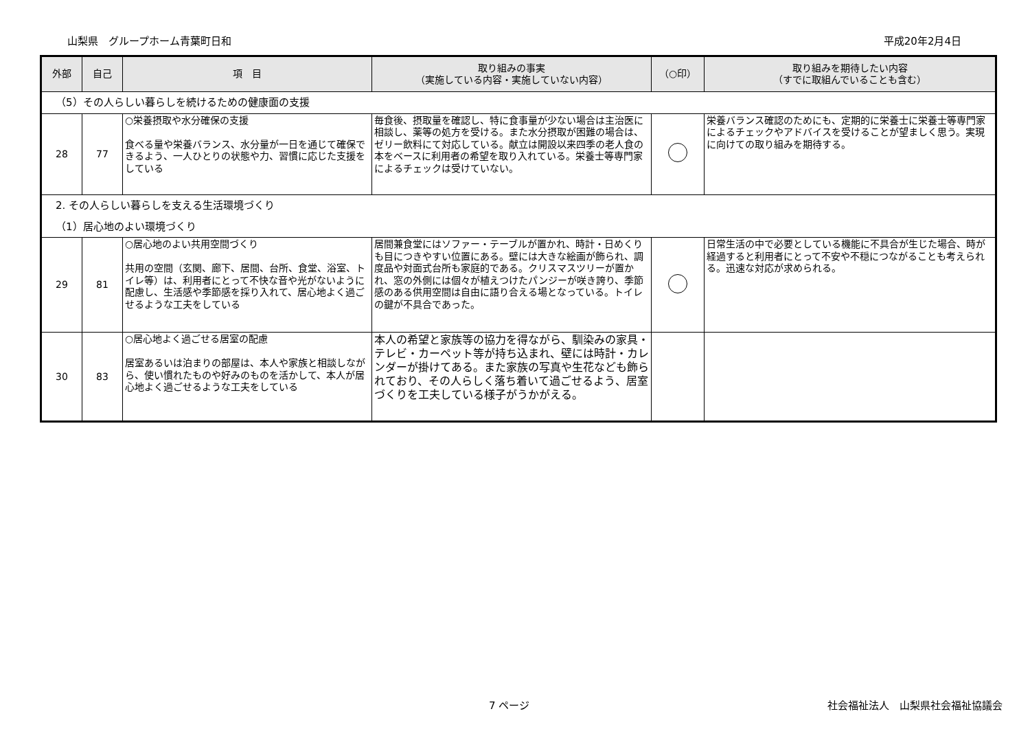山梨県　グループホーム青葉町日和 平成20年2月4日
| 外部 | 自己 | 項 目 | 取り組みの事実 （実施している内容・実施していない内容） | （○印） | 取り組みを期待したい内容 （すでに取組んでいることも含む） |
| --- | --- | --- | --- | --- | --- |
| （5）その人らしい暮らしを続けるための健康面の支援 | | | | | |
| 28 | 77 | ○栄養摂取や水分確保の支援 食べる量や栄養バランス、水分量が一日を通じて確保できるよう、一人ひとりの状態や力、習慣に応じた支援をしている | 毎食後、摂取量を確認し、特に食事量が少ない場合は主治医に相談し、薬等の処方を受ける。また水分摂取が困難の場合は、ゼリー飲料にて対応している。献立は開設以来四季の老人食の本をベースに利用者の希望を取り入れている。栄養士等専門家によるチェックは受けていない。 | | 栄養バランス確認のためにも、定期的に栄養士に栄養士等専門家によるチェックやアドバイスを受けることが望ましく思う。実現に向けての取り組みを期待する。 |
| 2. その人らしい暮らしを支える生活環境づくり | | | | | |
| （1）居心地のよい環境づくり | | | | | |
| 29 | 81 | ○居心地のよい共用空間づくり 共用の空間（玄関、廊下、居間、台所、食堂、浴室、トイレ等）は、利用者にとって不快な音や光がないように配慮し、生活感や季節感を採り入れて、居心地よく過ごせるような工夫をしている | 居間兼食堂にはソファー・テーブルが置かれ、時計・日めくりも目につきやすい位置にある。壁には大きな絵画が飾られ、調度品や対面式台所も家庭的である。クリスマスツリーが置かれ、窓の外側には個々が植えつけたパンジーが咲き誇り、季節感のある供用空間は自由に語り合える場となっている。トイレの鍵が不具合であった。 | | 日常生活の中で必要としている機能に不具合が生じた場合、時が経過すると利用者にとって不安や不穏につながることも考えられる。迅速な対応が求められる。 |
| 30 | 83 | ○居心地よく過ごせる居室の配慮 居室あるいは泊まりの部屋は、本人や家族と相談しながら、使い慣れたものや好みのものを活かして、本人が居心地よく過ごせるような工夫をしている | 本人の希望と家族等の協力を得ながら、馴染みの家具・テレビ・カーペット等が持ち込まれ、壁には時計・カレンダーが掛けてある。また家族の写真や生花なども飾られており、その人らしく落ち着いて過ごせるよう、居室づくりを工夫している様子がうかがえる。 | | |
7 ページ 社会福祉法人　山梨県社会福祉協議会